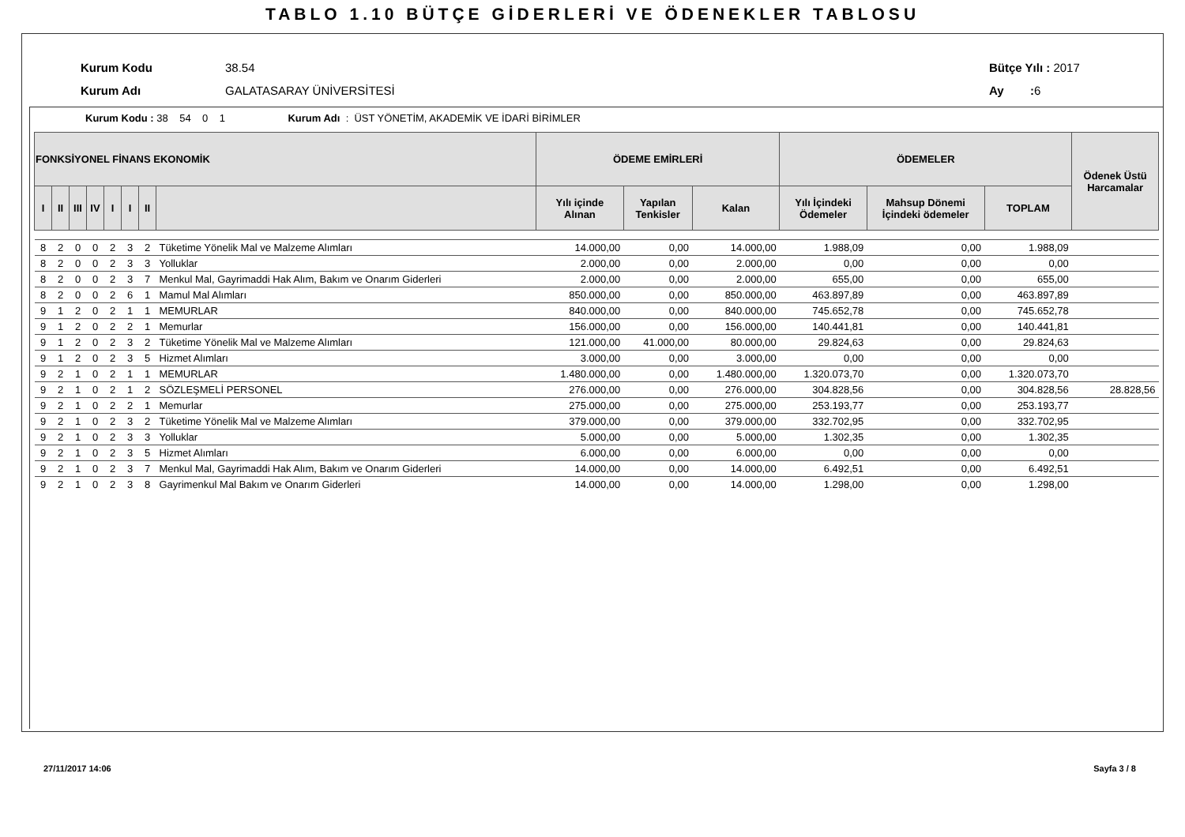TABLO 1.10 BÜTÇE GİDERLERİ VE ÖDENEKLER TABLOSU
Kurum Kodu 38.54
Kurum Adı GALATASARAY ÜNİVERSİTESİ
Bütçe Yılı : 2017
Ay : 6
Kurum Kodu : 38 54 0 1 Kurum Adı : ÜST YÖNETİM, AKADEMİK VE İDARİ BİRİMLER
| FONKSİYONEL FİNANS EKONOMİK | | | | | | | | ÖDEME EMİRLERİ | | | ÖDEMELER | | | Ödenek Üstü Harcamalar |
| --- | --- | --- | --- | --- | --- | --- | --- | --- | --- | --- | --- | --- | --- | --- |
| I | II | III | IV | I | I | II | | Yılı içinde Alınan | Yapılan Tenkisler | Kalan | Yılı İçindeki Ödemeler | Mahsup Dönemi İçindeki ödemeler | TOPLAM | |
| 8 | 2 | 0 | 0 | 2 | 3 | 2 | Tüketime Yönelik Mal ve Malzeme Alımları | 14.000,00 | 0,00 | 14.000,00 | 1.988,09 | 0,00 | 1.988,09 | |
| 8 | 2 | 0 | 0 | 2 | 3 | 3 | Yolluklar | 2.000,00 | 0,00 | 2.000,00 | 0,00 | 0,00 | 0,00 | |
| 8 | 2 | 0 | 0 | 2 | 3 | 7 | Menkul Mal, Gayrimaddi Hak Alım, Bakım ve Onarım Giderleri | 2.000,00 | 0,00 | 2.000,00 | 655,00 | 0,00 | 655,00 | |
| 8 | 2 | 0 | 0 | 2 | 6 | 1 | Mamul Mal Alımları | 850.000,00 | 0,00 | 850.000,00 | 463.897,89 | 0,00 | 463.897,89 | |
| 9 | 1 | 2 | 0 | 2 | 1 | 1 | MEMURLAR | 840.000,00 | 0,00 | 840.000,00 | 745.652,78 | 0,00 | 745.652,78 | |
| 9 | 1 | 2 | 0 | 2 | 2 | 1 | Memurlar | 156.000,00 | 0,00 | 156.000,00 | 140.441,81 | 0,00 | 140.441,81 | |
| 9 | 1 | 2 | 0 | 2 | 3 | 2 | Tüketime Yönelik Mal ve Malzeme Alımları | 121.000,00 | 41.000,00 | 80.000,00 | 29.824,63 | 0,00 | 29.824,63 | |
| 9 | 1 | 2 | 0 | 2 | 3 | 5 | Hizmet Alımları | 3.000,00 | 0,00 | 3.000,00 | 0,00 | 0,00 | 0,00 | |
| 9 | 2 | 1 | 0 | 2 | 1 | 1 | MEMURLAR | 1.480.000,00 | 0,00 | 1.480.000,00 | 1.320.073,70 | 0,00 | 1.320.073,70 | |
| 9 | 2 | 1 | 0 | 2 | 1 | 2 | SÖZLEŞMELİ PERSONEL | 276.000,00 | 0,00 | 276.000,00 | 304.828,56 | 0,00 | 304.828,56 | 28.828,56 |
| 9 | 2 | 1 | 0 | 2 | 2 | 1 | Memurlar | 275.000,00 | 0,00 | 275.000,00 | 253.193,77 | 0,00 | 253.193,77 | |
| 9 | 2 | 1 | 0 | 2 | 3 | 2 | Tüketime Yönelik Mal ve Malzeme Alımları | 379.000,00 | 0,00 | 379.000,00 | 332.702,95 | 0,00 | 332.702,95 | |
| 9 | 2 | 1 | 0 | 2 | 3 | 3 | Yolluklar | 5.000,00 | 0,00 | 5.000,00 | 1.302,35 | 0,00 | 1.302,35 | |
| 9 | 2 | 1 | 0 | 2 | 3 | 5 | Hizmet Alımları | 6.000,00 | 0,00 | 6.000,00 | 0,00 | 0,00 | 0,00 | |
| 9 | 2 | 1 | 0 | 2 | 3 | 7 | Menkul Mal, Gayrimaddi Hak Alım, Bakım ve Onarım Giderleri | 14.000,00 | 0,00 | 14.000,00 | 6.492,51 | 0,00 | 6.492,51 | |
| 9 | 2 | 1 | 0 | 2 | 3 | 8 | Gayrimenkul Mal Bakım ve Onarım Giderleri | 14.000,00 | 0,00 | 14.000,00 | 1.298,00 | 0,00 | 1.298,00 | |
27/11/2017 14:06 Sayfa 3 / 8